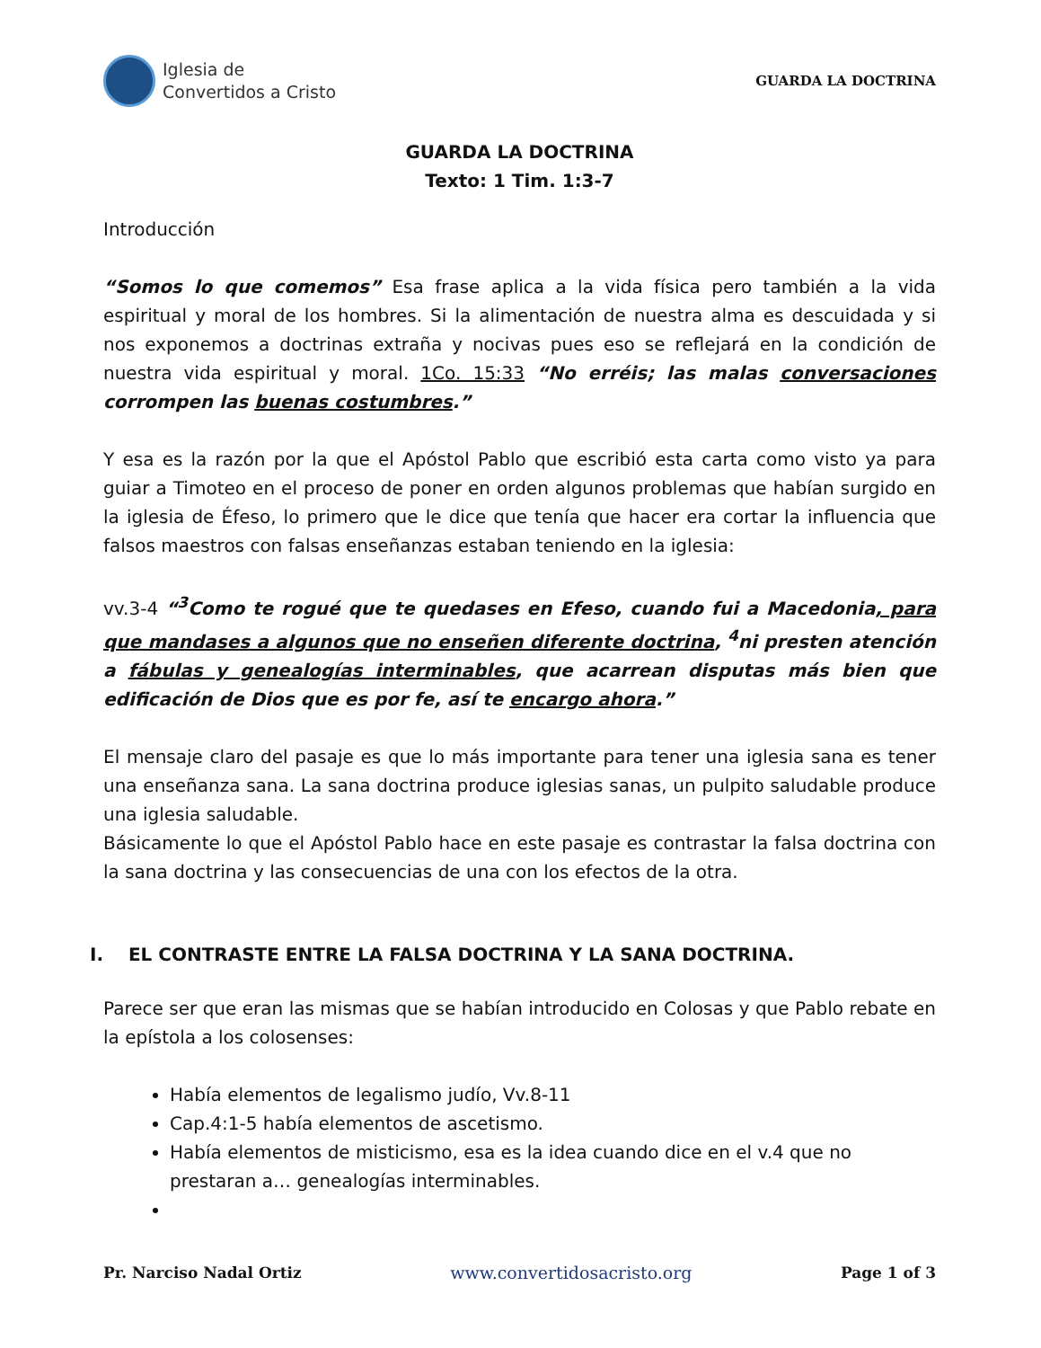Iglesia de
Convertidos a Cristo
GUARDA LA DOCTRINA
GUARDA LA DOCTRINA
Texto: 1 Tim. 1:3-7
Introducción
“Somos lo que comemos” Esa frase aplica a la vida física pero también a la vida espiritual y moral de los hombres. Si la alimentación de nuestra alma es descuidada y si nos exponemos a doctrinas extraña y nocivas pues eso se reflejará en la condición de nuestra vida espiritual y moral. 1Co. 15:33 “No erréis; las malas conversaciones corrompen las buenas costumbres.”
Y esa es la razón por la que el Apóstol Pablo que escribió esta carta como visto ya para guiar a Timoteo en el proceso de poner en orden algunos problemas que habían surgido en la iglesia de Éfeso, lo primero que le dice que tenía que hacer era cortar la influencia que falsos maestros con falsas enseñanzas estaban teniendo en la iglesia:
vv.3-4 “<sup>3</sup>Como te rogué que te quedases en Efeso, cuando fui a Macedonia, para que mandases a algunos que no enseñen diferente doctrina, <sup>4</sup>ni presten atención a fábulas y genealogías interminables, que acarrean disputas más bien que edificación de Dios que es por fe, así te encargo ahora.”
El mensaje claro del pasaje es que lo más importante para tener una iglesia sana es tener una enseñanza sana. La sana doctrina produce iglesias sanas, un pulpito saludable produce una iglesia saludable.
Básicamente lo que el Apóstol Pablo hace en este pasaje es contrastar la falsa doctrina con la sana doctrina y las consecuencias de una con los efectos de la otra.
I. EL CONTRASTE ENTRE LA FALSA DOCTRINA Y LA SANA DOCTRINA.
Parece ser que eran las mismas que se habían introducido en Colosas y que Pablo rebate en la epístola a los colosenses:
Había elementos de legalismo judío, Vv.8-11
Cap.4:1-5 había elementos de ascetismo.
Había elementos de misticismo, esa es la idea cuando dice en el v.4 que no prestaran a… genealogías interminables.
Pr. Narciso Nadal Ortiz www.convertidosacristo.org Page 1 of 3